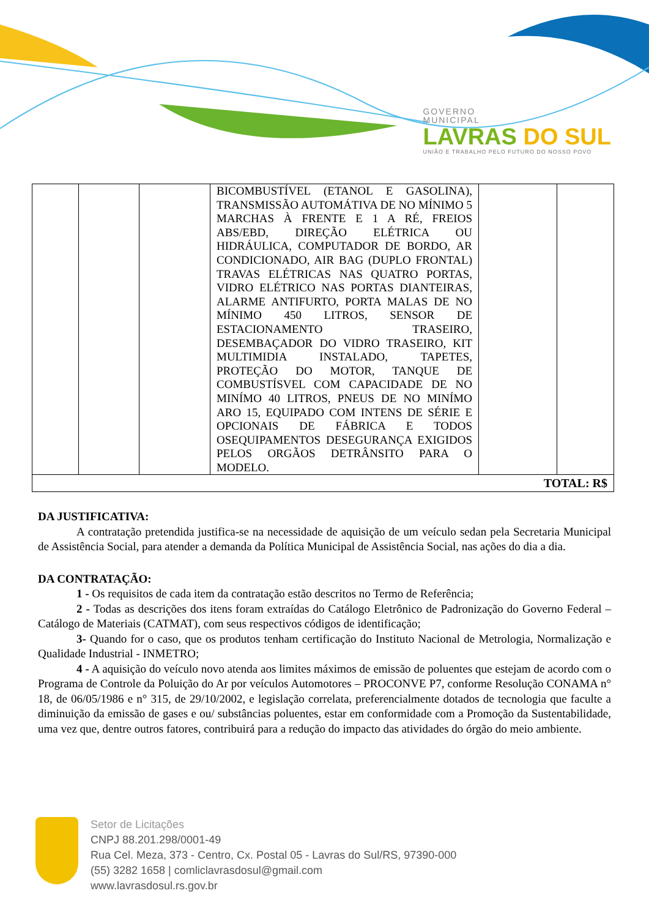GOVERNO
MUNICIPAL
LAVRAS DO SUL
UNIÃO E TRABALHO PELO FUTURO DO NOSSO POVO
| | | | BICOMBUSTÍVEL (ETANOL E GASOLINA), TRANSMISSÃO AUTOMÁTIVA DE NO MÍNIMO 5 MARCHAS À FRENTE E 1 A RÉ, FREIOS ABS/EBD, DIREÇÃO ELÉTRICA OU HIDRÁULICA, COMPUTADOR DE BORDO, AR CONDICIONADO, AIR BAG (DUPLO FRONTAL) TRAVAS ELÉTRICAS NAS QUATRO PORTAS, VIDRO ELÉTRICO NAS PORTAS DIANTEIRAS, ALARME ANTIFURTO, PORTA MALAS DE NO MÍNIMO 450 LITROS, SENSOR DE ESTACIONAMENTO TRASEIRO, DESEMBAÇADOR DO VIDRO TRASEIRO, KIT MULTIMIDIA INSTALADO, TAPETES, PROTEÇÃO DO MOTOR, TANQUE DE COMBUSTÍSVEL COM CAPACIDADE DE NO MINÍMO 40 LITROS, PNEUS DE NO MINÍMO ARO 15, EQUIPADO COM INTENS DE SÉRIE E OPCIONAIS DE FÁBRICA E TODOS OSEQUIPAMENTOS DESEGURANÇA EXIGIDOS PELOS ORGÃOS DETRÂNSITO PARA O MODELO. | | |
| TOTAL: R$ | | | | | |
DA JUSTIFICATIVA:
A contratação pretendida justifica-se na necessidade de aquisição de um veículo sedan pela Secretaria Municipal de Assistência Social, para atender a demanda da Política Municipal de Assistência Social, nas ações do dia a dia.
DA CONTRATAÇÃO:
1 - Os requisitos de cada item da contratação estão descritos no Termo de Referência;
2 - Todas as descrições dos itens foram extraídas do Catálogo Eletrônico de Padronização do Governo Federal – Catálogo de Materiais (CATMAT), com seus respectivos códigos de identificação;
3- Quando for o caso, que os produtos tenham certificação do Instituto Nacional de Metrologia, Normalização e Qualidade Industrial - INMETRO;
4 - A aquisição do veículo novo atenda aos limites máximos de emissão de poluentes que estejam de acordo com o Programa de Controle da Poluição do Ar por veículos Automotores – PROCONVE P7, conforme Resolução CONAMA n° 18, de 06/05/1986 e n° 315, de 29/10/2002, e legislação correlata, preferencialmente dotados de tecnologia que faculte a diminuição da emissão de gases e ou/ substâncias poluentes, estar em conformidade com a Promoção da Sustentabilidade, uma vez que, dentre outros fatores, contribuirá para a redução do impacto das atividades do órgão do meio ambiente.
Setor de Licitações
CNPJ 88.201.298/0001-49
Rua Cel. Meza, 373 - Centro, Cx. Postal 05 - Lavras do Sul/RS, 97390-000
(55) 3282 1658 | comliclavrasdosul@gmail.com
www.lavrasdosul.rs.gov.br